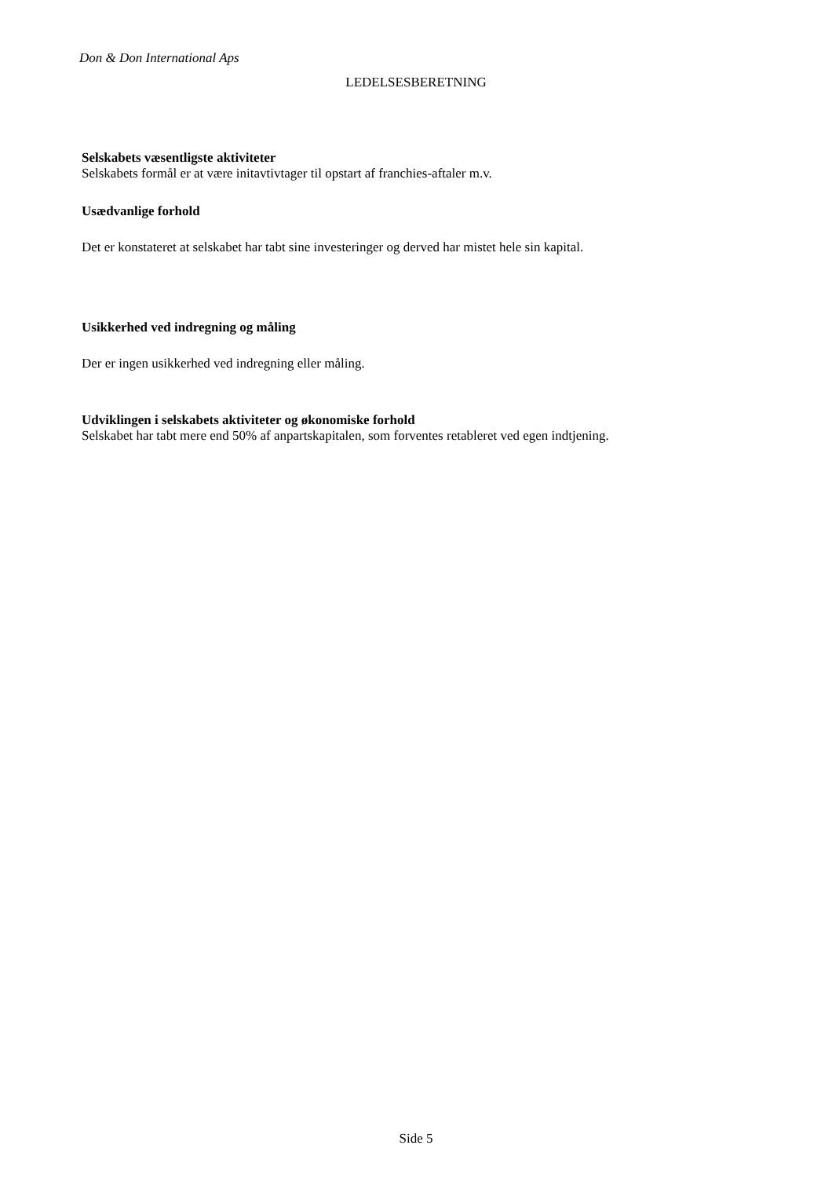Don & Don International Aps
LEDELSESBERETNING
Selskabets væsentligste aktiviteter
Selskabets formål er at være initavtivtager til opstart af franchies-aftaler m.v.
Usædvanlige forhold
Det er konstateret at selskabet har tabt sine investeringer og derved har mistet hele sin kapital.
Usikkerhed ved indregning og måling
Der er ingen usikkerhed ved indregning eller måling.
Udviklingen i selskabets aktiviteter og økonomiske forhold
Selskabet har tabt mere end 50% af anpartskapitalen, som forventes retableret ved egen indtjening.
Side 5